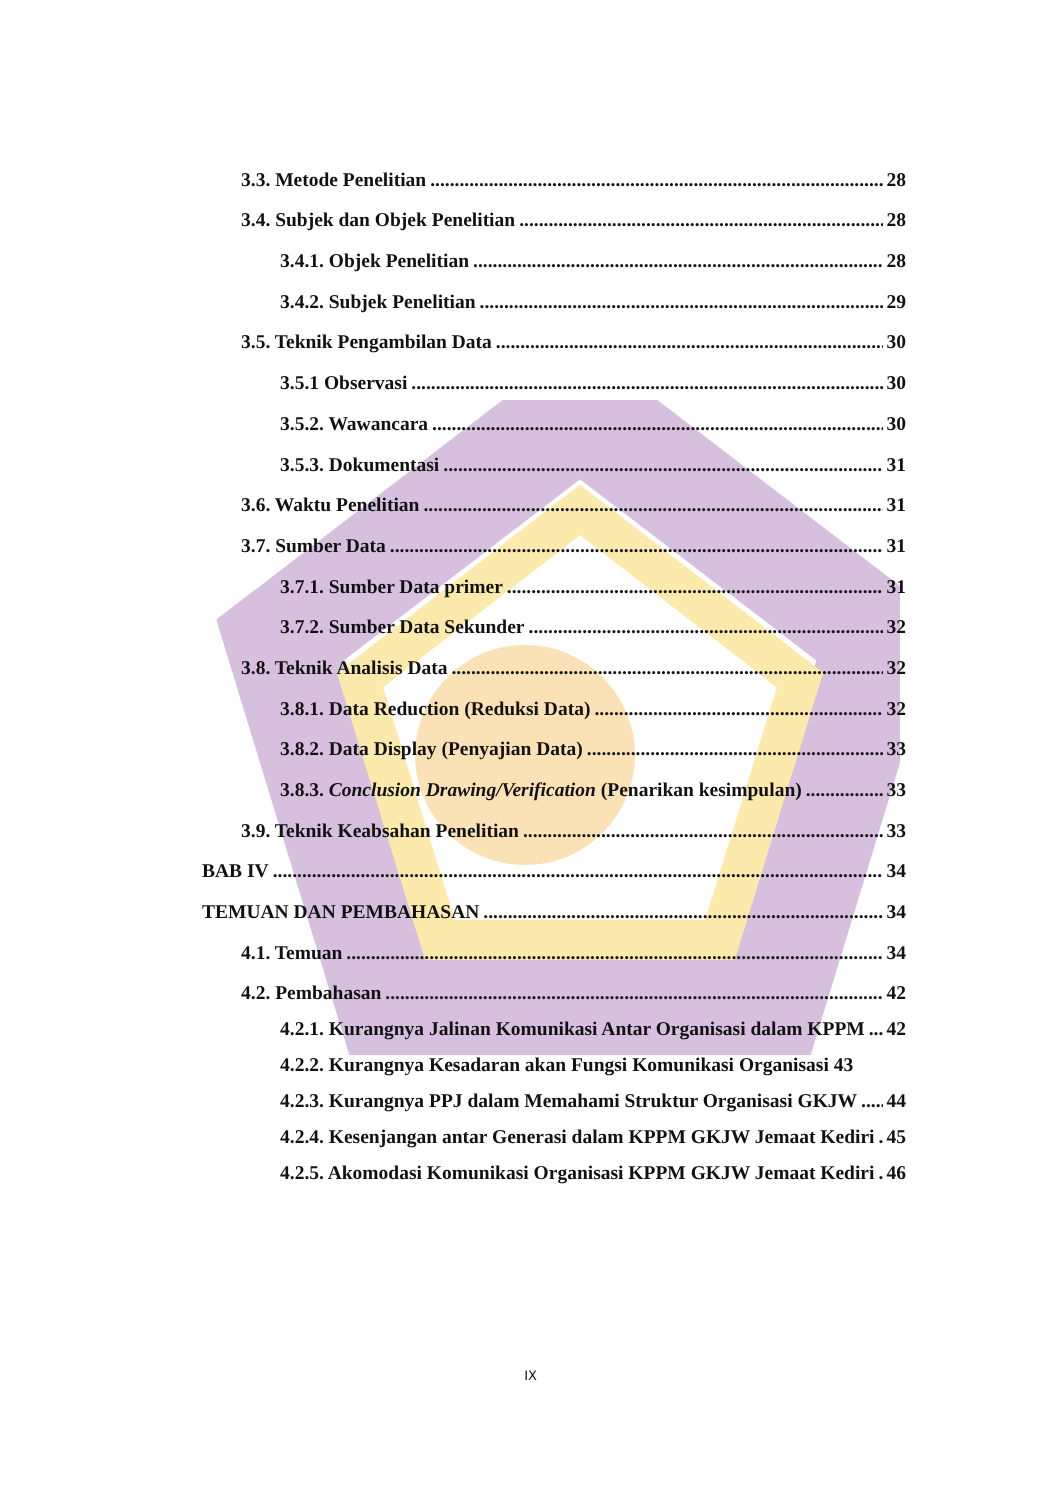3.3. Metode Penelitian 28
3.4. Subjek dan Objek Penelitian 28
3.4.1. Objek Penelitian 28
3.4.2. Subjek Penelitian 29
3.5. Teknik Pengambilan Data 30
3.5.1 Observasi 30
3.5.2. Wawancara 30
3.5.3. Dokumentasi 31
3.6. Waktu Penelitian 31
3.7. Sumber Data 31
3.7.1. Sumber Data primer 31
3.7.2. Sumber Data Sekunder 32
3.8. Teknik Analisis Data 32
3.8.1. Data Reduction (Reduksi Data) 32
3.8.2. Data Display (Penyajian Data) 33
3.8.3. Conclusion Drawing/Verification (Penarikan kesimpulan) 33
3.9. Teknik Keabsahan Penelitian 33
BAB IV 34
TEMUAN DAN PEMBAHASAN 34
4.1. Temuan 34
4.2. Pembahasan 42
4.2.1. Kurangnya Jalinan Komunikasi Antar Organisasi dalam KPPM 42
4.2.2. Kurangnya Kesadaran akan Fungsi Komunikasi Organisasi 43
4.2.3. Kurangnya PPJ dalam Memahami Struktur Organisasi GKJW 44
4.2.4. Kesenjangan antar Generasi dalam KPPM GKJW Jemaat Kediri 45
4.2.5. Akomodasi Komunikasi Organisasi KPPM GKJW Jemaat Kediri 46
IX